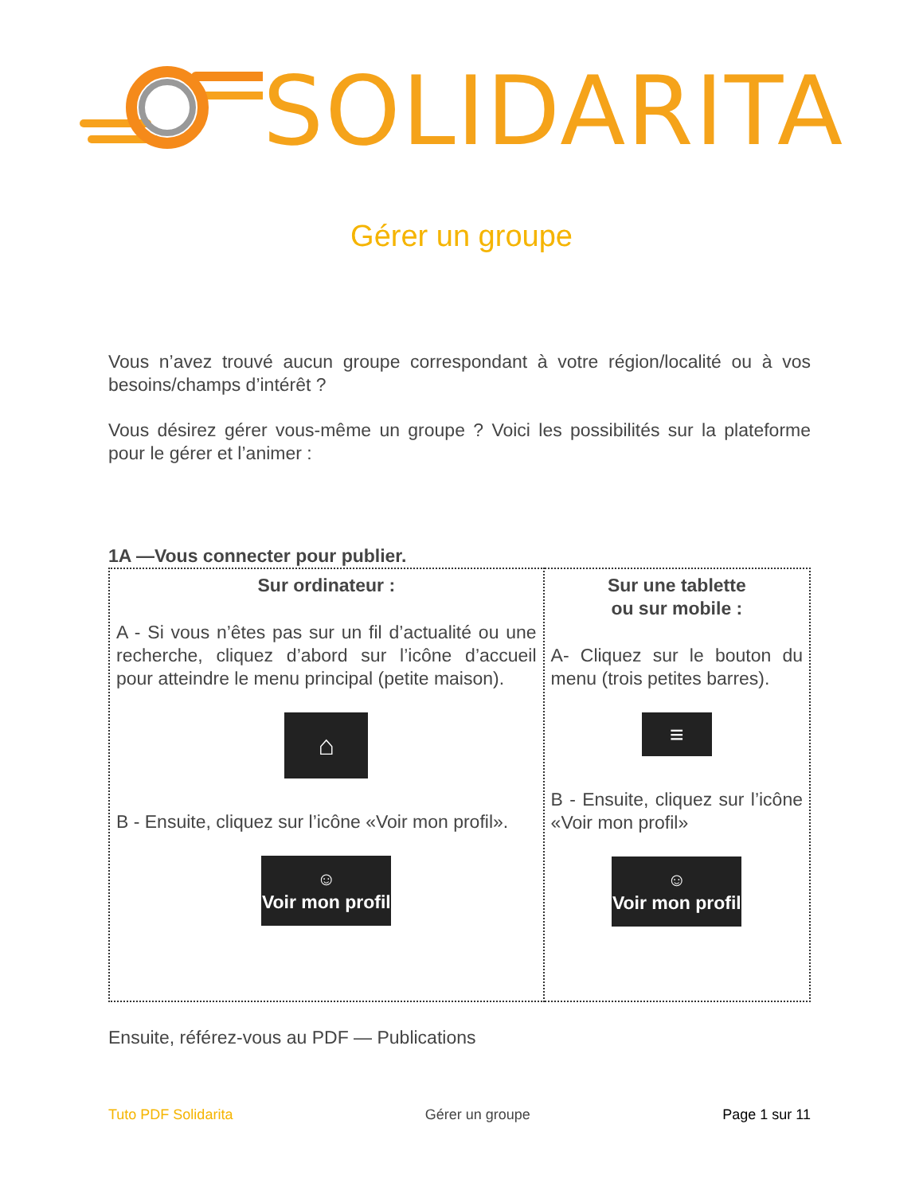SOLIDARITA
Gérer un groupe
Vous n’avez trouvé aucun groupe correspondant à votre région/localité ou à vos besoins/champs d’intérêt ?
Vous désirez gérer vous-même un groupe ? Voici les possibilités sur la plateforme pour le gérer et l’animer :
1A —Vous connecter pour publier.
| Sur ordinateur : A - Si vous n’êtes pas sur un fil d’actualité ou une recherche, cliquez d’abord sur l’icône d’accueil pour atteindre le menu principal (petite maison). ⌂ B - Ensuite, cliquez sur l’icône «Voir mon profil». ☺ Voir mon profil | Sur une tablette ou sur mobile : A- Cliquez sur le bouton du menu (trois petites barres). ≡ B - Ensuite, cliquez sur l’icône «Voir mon profil» ☺ Voir mon profil |
Ensuite, référez-vous au PDF — Publications
Tuto PDF Solidarita Gérer un groupe Page 1 sur 11